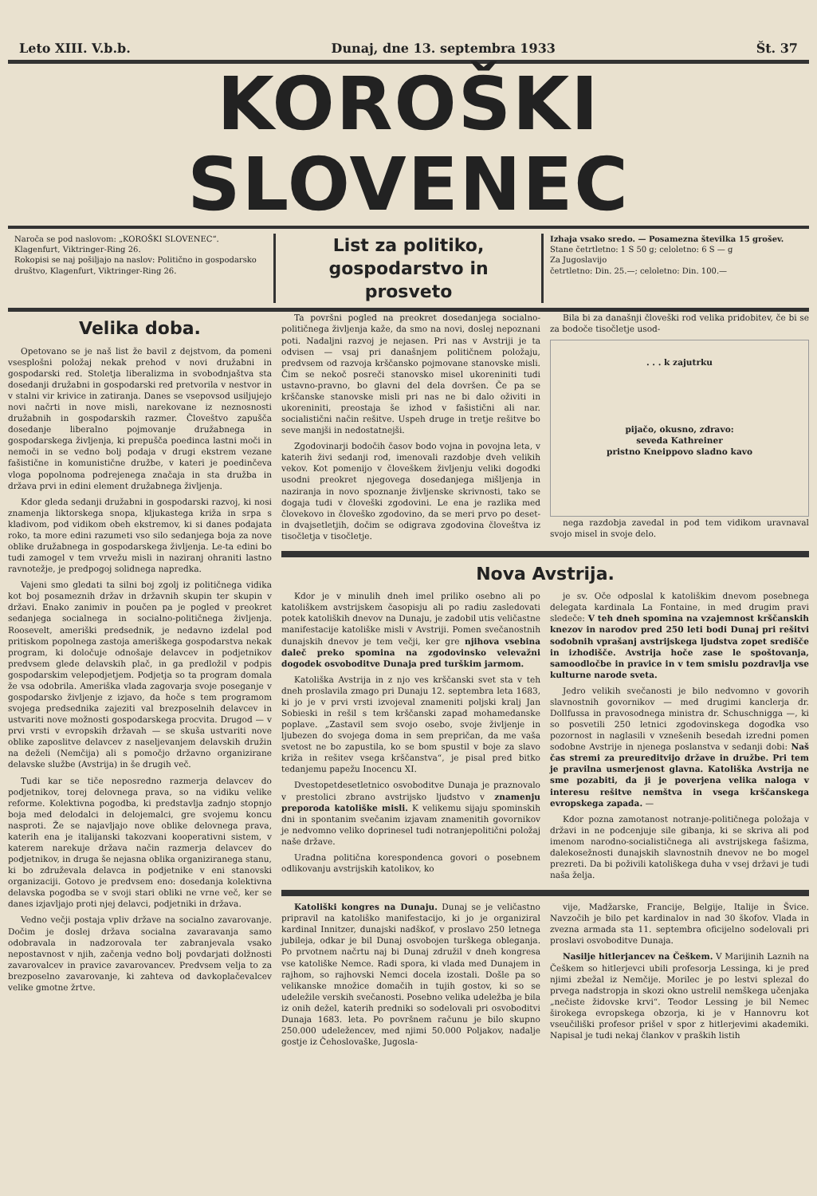Leto XIII. V.b.b. Dunaj, dne 13. septembra 1933 Št. 37
KOROŠKI SLOVENEC
Naroča se pod naslovom: „KOROŠKI SLOVENEC“. Klagenfurt, Viktringer-Ring 26.
Rokopisi se naj pošiljajo na naslov: Politično in gospodarsko društvo, Klagenfurt, Viktringer-Ring 26.
List za politiko, gospodarstvo in prosveto
Izhaja vsako sredo. — Posamezna številka 15 grošev.
Stane četrtletno: 1 S 50 g; celoletno: 6 S — g
Za Jugoslavijo
četrtletno: Din. 25.—; celoletno: Din. 100.—
Velika doba.
Opetovano se je naš list že bavil z dejstvom, da pomeni vsesplošni položaj nekak prehod v novi družabni in gospodarski red. Stoletja liberalizma in svobodnjaštva sta dosedanji družabni in gospodarski red pretvorila v nestvor in v stalni vir krivice in zatiranja. Danes se vsepovsod usiljujejo novi načrti in nove misli, narekovane iz neznosnosti družabnih in gospodarskih razmer. Človeštvo zapušča dosedanje liberalno pojmovanje družabnega in gospodarskega življenja, ki prepušča poedinca lastni moči in nemoči in se vedno bolj podaja v drugi ekstrem vezane fašistične in komunistične družbe, v kateri je poedinčeva vloga popolnoma podrejenega značaja in sta družba in država prvi in edini element družabnega življenja.
Kdor gleda sedanji družabni in gospodarski razvoj, ki nosi znamenja liktorskega snopa, kljukastega križa in srpa s kladivom, pod vidikom obeh ekstremov, ki si danes podajata roko, ta more edini razumeti vso silo sedanjega boja za nove oblike družabnega in gospodarskega življenja. Le-ta edini bo tudi zamogel v tem vrvežu misli in naziranj ohraniti lastno ravnotežje, je predpogoj solidnega napredka.
Vajeni smo gledati ta silni boj zgolj iz političnega vidika kot boj posameznih držav in državnih skupin ter skupin v državi. Enako zanimiv in poučen pa je pogled v preokret sedanjega socialnega in socialno-političnega življenja. Roosevelt, ameriški predsednik, je nedavno izdelal pod pritiskom popolnega zastoja ameriškega gospodarstva nekak program, ki določuje odnošaje delavcev in podjetnikov predvsem glede delavskih plač, in ga predložil v podpis gospodarskim velepodjetjem. Podjetja so ta program domala že vsa odobrila. Ameriška vlada zagovarja svoje poseganje v gospodarsko življenje z izjavo, da hoče s tem programom svojega predsednika zajeziti val brezposelnih delavcev in ustvariti nove možnosti gospodarskega procvita. Drugod — v prvi vrsti v evropskih državah — se skuša ustvariti nove oblike zaposlitve delavcev z naseljevanjem delavskih družin na deželi (Nemčija) ali s pomočjo državno organizirane delavske službe (Avstrija) in še drugih več.
Tudi kar se tiče neposredno razmerja delavcev do podjetnikov, torej delovnega prava, so na vidiku velike reforme. Kolektivna pogodba, ki predstavlja zadnjo stopnjo boja med delodalci in delojemalci, gre svojemu koncu nasproti. Že se najavljajo nove oblike delovnega prava, katerih ena je italijanski takozvani kooperativni sistem, v katerem narekuje država način razmerja delavcev do podjetnikov, in druga še nejasna oblika organiziranega stanu, ki bo združevala delavca in podjetnike v eni stanovski organizaciji. Gotovo je predvsem eno: dosedanja kolektivna delavska pogodba se v svoji stari obliki ne vrne več, ker se danes izjavljajo proti njej delavci, podjetniki in država.
Vedno večji postaja vpliv države na socialno zavarovanje. Dočim je doslej država socialna zavaravanja samo odobravala in nadzorovala ter zabranjevala vsako nepostavnost v njih, začenja vedno bolj povdarjati dolžnosti zavarovalcev in pravice zavarovancev. Predvsem velja to za brezposelno zavarovanje, ki zahteva od davkoplačevalcev velike gmotne žrtve.
Ta površni pogled na preokret dosedanjega socialno-političnega življenja kaže, da smo na novi, doslej nepoznani poti. Nadaljni razvoj je nejasen. Pri nas v Avstriji je ta odvisen — vsaj pri današnjem političnem položaju, predvsem od razvoja krščansko pojmovane stanovske misli. Čim se nekoč posreči stanovsko misel ukoreniniti tudi ustavno-pravno, bo glavni del dela dovršen. Če pa se krščanske stanovske misli pri nas ne bi dalo oživiti in ukoreniniti, preostaja še izhod v fašistični ali nar. socialistični način rešitve. Uspeh druge in tretje rešitve bo seve manjši in nedostatnejši.
Zgodovinarji bodočih časov bodo vojna in povojna leta, v katerih živi sedanji rod, imenovali razdobje dveh velikih vekov. Kot pomenijo v človeškem življenju veliki dogodki usodni preokret njegovega dosedanjega mišljenja in naziranja in novo spoznanje življenske skrivnosti, tako se dogaja tudi v človeški zgodovini. Le ena je razlika med človekovo in človeško zgodovino, da se meri prvo po deset- in dvajsetletjih, dočim se odigrava zgodovina človeštva iz tisočletja v tisočletje.
Bila bi za današnji človeški rod velika pridobitev, če bi se za bodoče tisočletje usod-
. . . k zajutrku
pijačo, okusno, zdravo:
seveda Kathreiner
pristno Kneippovo sladno kavo
nega razdobja zavedal in pod tem vidikom uravnaval svojo misel in svoje delo.
Nova Avstrija.
Kdor je v minulih dneh imel priliko osebno ali po katoliškem avstrijskem časopisju ali po radiu zasledovati potek katoliških dnevov na Dunaju, je zadobil utis veličastne manifestacije katoliške misli v Avstriji. Pomen svečanostnih dunajskih dnevov je tem večji, ker gre njihova vsebina daleč preko spomina na zgodovinsko velevažni dogodek osvoboditve Dunaja pred turškim jarmom.
Katoliška Avstrija in z njo ves krščanski svet sta v teh dneh proslavila zmago pri Dunaju 12. septembra leta 1683, ki jo je v prvi vrsti izvojeval znameniti poljski kralj Jan Sobieski in rešil s tem krščanski zapad mohamedanske poplave. „Zastavil sem svojo osebo, svoje življenje in ljubezen do svojega doma in sem prepričan, da me vaša svetost ne bo zapustila, ko se bom spustil v boje za slavo križa in rešitev vsega krščanstva“, je pisal pred bitko tedanjemu papežu Inocencu XI.
Dvestopetdesetletnico osvoboditve Dunaja je praznovalo v prestolici zbrano avstrijsko ljudstvo v znamenju preporoda katoliške misli. K velikemu sijaju spominskih dni in spontanim svečanim izjavam znamenitih govornikov je nedvomno veliko doprinesel tudi notranjepolitični položaj naše države.
Uradna politična korespondenca govori o posebnem odlikovanju avstrijskih katolikov, ko
je sv. Oče odposlal k katoliškim dnevom posebnega delegata kardinala La Fontaine, in med drugim pravi sledeče: V teh dneh spomina na vzajemnost krščanskih knezov in narodov pred 250 leti bodi Dunaj pri rešitvi sodobnih vprašanj avstrijskega ljudstva zopet središče in izhodišče. Avstrija hoče zase le spoštovanja, samoodločbe in pravice in v tem smislu pozdravlja vse kulturne narode sveta.
Jedro velikih svečanosti je bilo nedvomno v govorih slavnostnih govornikov — med drugimi kanclerja dr. Dollfussa in pravosodnega ministra dr. Schuschnigga —, ki so posvetili 250 letnici zgodovinskega dogodka vso pozornost in naglasili v vznešenih besedah izredni pomen sodobne Avstrije in njenega poslanstva v sedanji dobi: Naš čas stremi za preureditvijo države in družbe. Pri tem je pravilna usmerjenost glavna. Katoliška Avstrija ne sme pozabiti, da ji je poverjena velika naloga v interesu rešitve nemštva in vsega krščanskega evropskega zapada. —
Kdor pozna zamotanost notranje-političnega položaja v državi in ne podcenjuje sile gibanja, ki se skriva ali pod imenom narodno-socialističnega ali avstrijskega fašizma, dalekosežnosti dunajskih slavnostnih dnevov ne bo mogel prezreti. Da bi poživili katoliškega duha v vsej državi je tudi naša želja.
Katoliški kongres na Dunaju. Dunaj se je veličastno pripravil na katoliško manifestacijo, ki jo je organiziral kardinal Innitzer, dunajski nadškof, v proslavo 250 letnega jubileja, odkar je bil Dunaj osvobojen turškega obleganja. Po prvotnem načrtu naj bi Dunaj združil v dneh kongresa vse katoliške Nemce. Radi spora, ki vlada med Dunajem in rajhom, so rajhovski Nemci docela izostali. Došle pa so velikanske množice domačih in tujih gostov, ki so se udeležile verskih svečanosti. Posebno velika udeležba je bila iz onih dežel, katerih predniki so sodelovali pri osvoboditvi Dunaja 1683. leta. Po površnem računu je bilo skupno 250.000 udeležencev, med njimi 50.000 Poljakov, nadalje gostje iz Čehoslovaške, Jugosla-
vije, Madžarske, Francije, Belgije, Italije in Švice. Navzočih je bilo pet kardinalov in nad 30 škofov. Vlada in zvezna armada sta 11. septembra oficijelno sodelovali pri proslavi osvoboditve Dunaja.
Nasilje hitlerjancev na Češkem. V Marijinih Laznih na Češkem so hitlerjevci ubili profesorja Lessinga, ki je pred njimi zbežal iz Nemčije. Morilec je po lestvi splezal do prvega nadstropja in skozi okno ustrelil nemškega učenjaka „nečiste židovske krvi“. Teodor Lessing je bil Nemec širokega evropskega obzorja, ki je v Hannovru kot vseučiliški profesor prišel v spor z hitlerjevimi akademiki. Napisal je tudi nekaj člankov v praških listih